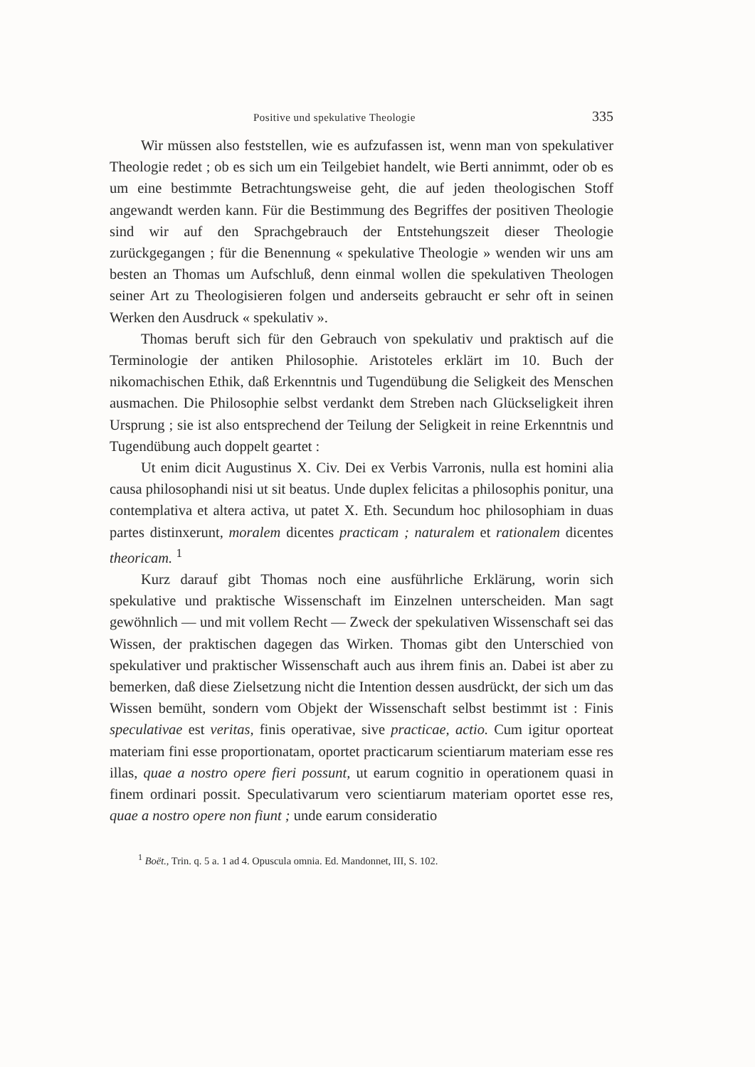Positive und spekulative Theologie 335
Wir müssen also feststellen, wie es aufzufassen ist, wenn man von spekulativer Theologie redet ; ob es sich um ein Teilgebiet handelt, wie Berti annimmt, oder ob es um eine bestimmte Betrachtungsweise geht, die auf jeden theologischen Stoff angewandt werden kann. Für die Bestimmung des Begriffes der positiven Theologie sind wir auf den Sprachgebrauch der Entstehungszeit dieser Theologie zurückgegangen ; für die Benennung « spekulative Theologie » wenden wir uns am besten an Thomas um Aufschluß, denn einmal wollen die spekulativen Theologen seiner Art zu Theologisieren folgen und anderseits gebraucht er sehr oft in seinen Werken den Ausdruck « spekulativ ».
Thomas beruft sich für den Gebrauch von spekulativ und praktisch auf die Terminologie der antiken Philosophie. Aristoteles erklärt im 10. Buch der nikomachischen Ethik, daß Erkenntnis und Tugendübung die Seligkeit des Menschen ausmachen. Die Philosophie selbst verdankt dem Streben nach Glückseligkeit ihren Ursprung ; sie ist also entsprechend der Teilung der Seligkeit in reine Erkenntnis und Tugendübung auch doppelt geartet :
Ut enim dicit Augustinus X. Civ. Dei ex Verbis Varronis, nulla est homini alia causa philosophandi nisi ut sit beatus. Unde duplex felicitas a philosophis ponitur, una contemplativa et altera activa, ut patet X. Eth. Secundum hoc philosophiam in duas partes distinxerunt, moralem dicentes practicam ; naturalem et rationalem dicentes theoricam. <sup>1</sup>
Kurz darauf gibt Thomas noch eine ausführliche Erklärung, worin sich spekulative und praktische Wissenschaft im Einzelnen unterscheiden. Man sagt gewöhnlich — und mit vollem Recht — Zweck der spekulativen Wissenschaft sei das Wissen, der praktischen dagegen das Wirken. Thomas gibt den Unterschied von spekulativer und praktischer Wissenschaft auch aus ihrem finis an. Dabei ist aber zu bemerken, daß diese Zielsetzung nicht die Intention dessen ausdrückt, der sich um das Wissen bemüht, sondern vom Objekt der Wissenschaft selbst bestimmt ist : Finis speculativae est veritas, finis operativae, sive practicae, actio. Cum igitur oporteat materiam fini esse proportionatam, oportet practicarum scientiarum materiam esse res illas, quae a nostro opere fieri possunt, ut earum cognitio in operationem quasi in finem ordinari possit. Speculativarum vero scientiarum materiam oportet esse res, quae a nostro opere non fiunt ; unde earum consideratio
<sup>1</sup> Boët., Trin. q. 5 a. 1 ad 4. Opuscula omnia. Ed. Mandonnet, III, S. 102.